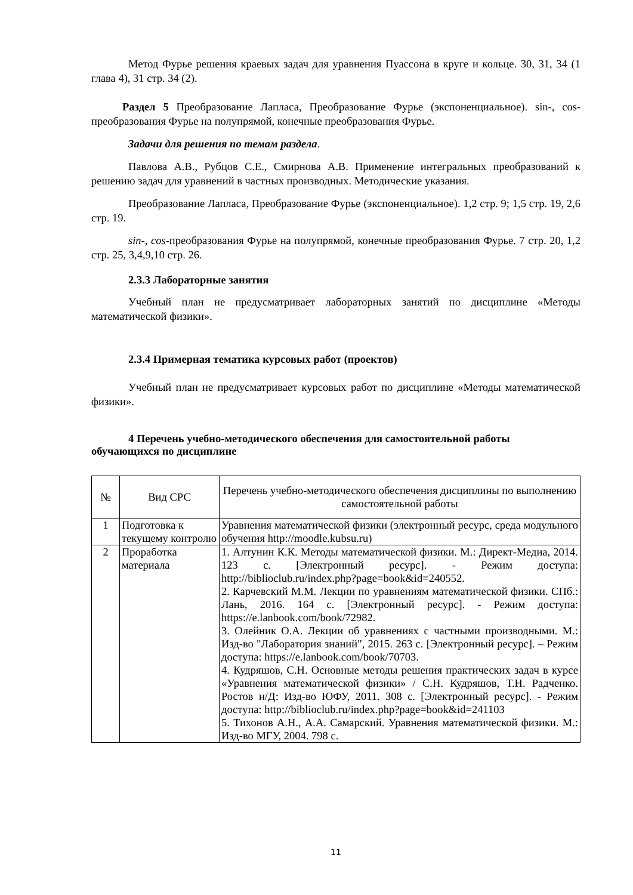Метод Фурье решения краевых задач для уравнения Пуассона в круге и кольце. 30, 31, 34 (1 глава 4), 31 стр. 34 (2).
Раздел 5 Преобразование Лапласа, Преобразование Фурье (экспоненциальное). sin-, cos-преобразования Фурье на полупрямой, конечные преобразования Фурье.
Задачи для решения по темам раздела.
Павлова А.В., Рубцов С.Е., Смирнова А.В. Применение интегральных преобразований к решению задач для уравнений в частных производных. Методические указания.
Преобразование Лапласа, Преобразование Фурье (экспоненциальное). 1,2 стр. 9; 1,5 стр. 19, 2,6 стр. 19.
sin-, cos-преобразования Фурье на полупрямой, конечные преобразования Фурье. 7 стр. 20, 1,2 стр. 25, 3,4,9,10 стр. 26.
2.3.3 Лабораторные занятия
Учебный план не предусматривает лабораторных занятий по дисциплине «Методы математической физики».
2.3.4 Примерная тематика курсовых работ (проектов)
Учебный план не предусматривает курсовых работ по дисциплине «Методы математической физики».
4 Перечень учебно-методического обеспечения для самостоятельной работы обучающихся по дисциплине
| № | Вид СРС | Перечень учебно-методического обеспечения дисциплины по выполнению самостоятельной работы |
| --- | --- | --- |
| 1 | Подготовка к текущему контролю | Уравнения математической физики (электронный ресурс, среда модульного обучения http://moodle.kubsu.ru) |
| 2 | Проработка материала | 1. Алтунин К.К. Методы математической физики. М.: Директ-Медиа, 2014. 123 с. [Электронный ресурс]. - Режим доступа: http://biblioclub.ru/index.php?page=book&id=240552. 2. Карчевский М.М. Лекции по уравнениям математической физики. СПб.: Лань, 2016. 164 с. [Электронный ресурс]. - Режим доступа: https://e.lanbook.com/book/72982. 3. Олейник О.А. Лекции об уравнениях с частными производными. М.: Изд-во "Лаборатория знаний", 2015. 263 с. [Электронный ресурс]. – Режим доступа: https://e.lanbook.com/book/70703. 4. Кудряшов, С.Н. Основные методы решения практических задач в курсе «Уравнения математической физики» / С.Н. Кудряшов, Т.Н. Радченко. Ростов н/Д: Изд-во ЮФУ, 2011. 308 с. [Электронный ресурс]. - Режим доступа: http://biblioclub.ru/index.php?page=book&id=241103 5. Тихонов А.Н., А.А. Самарский. Уравнения математической физики. М.: Изд-во МГУ, 2004. 798 с. |
11